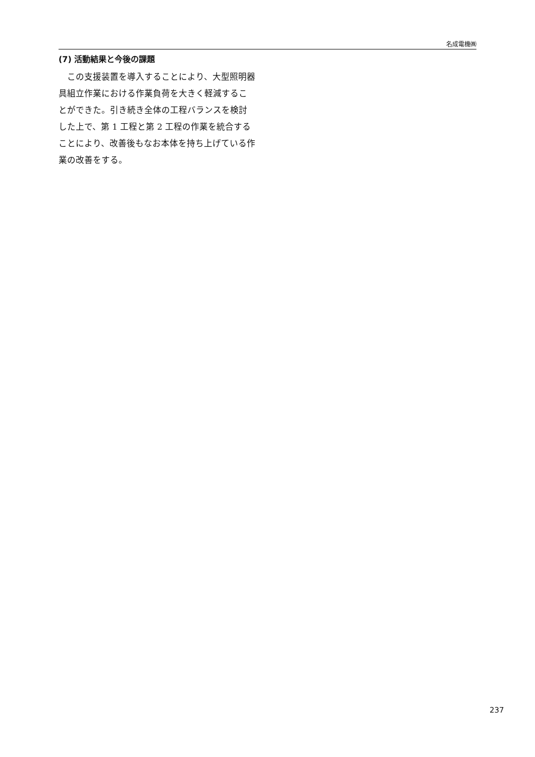名成電機㈱
(7) 活動結果と今後の課題
この支援装置を導入することにより、大型照明器具組立作業における作業負荷を大きく軽減することができた。引き続き全体の工程バランスを検討した上で、第 1 工程と第 2 工程の作業を統合することにより、改善後もなお本体を持ち上げている作業の改善をする。
237